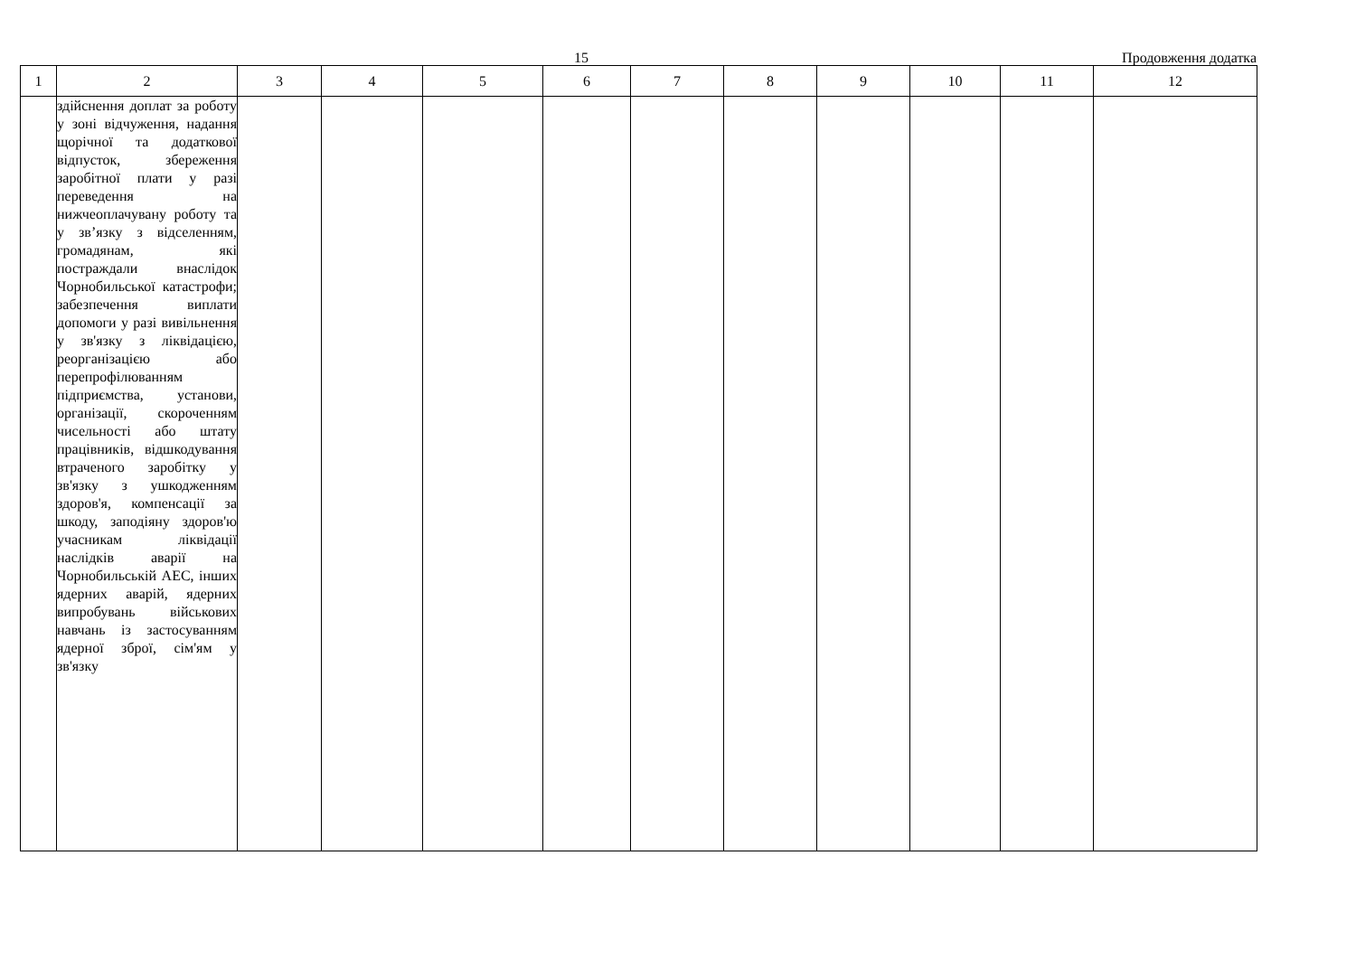15 Продовження додатка
| 1 | 2 | 3 | 4 | 5 | 6 | 7 | 8 | 9 | 10 | 11 | 12 |
| --- | --- | --- | --- | --- | --- | --- | --- | --- | --- | --- | --- |
| | здійснення доплат за роботу у зоні відчуження, надання щорічної та додаткової відпусток, збереження заробітної плати у разі переведення на нижчеоплачувану роботу та у зв’язку з відселенням, громадянам, які постраждали внаслідок Чорнобильської катастрофи; забезпечення виплати допомоги у разі вивільнення у зв'язку з ліквідацією, реорганізацією або перепрофілюванням підприємства, установи, організації, скороченням чисельності або штату працівників, відшкодування втраченого заробітку у зв'язку з ушкодженням здоров'я, компенсації за шкоду, заподіяну здоров'ю учасникам ліквідації наслідків аварії на Чорнобильській АЕС, інших ядерних аварій, ядерних випробувань військових навчань із застосуванням ядерної зброї, сім'ям у зв'язку | | | | | | | | | | |